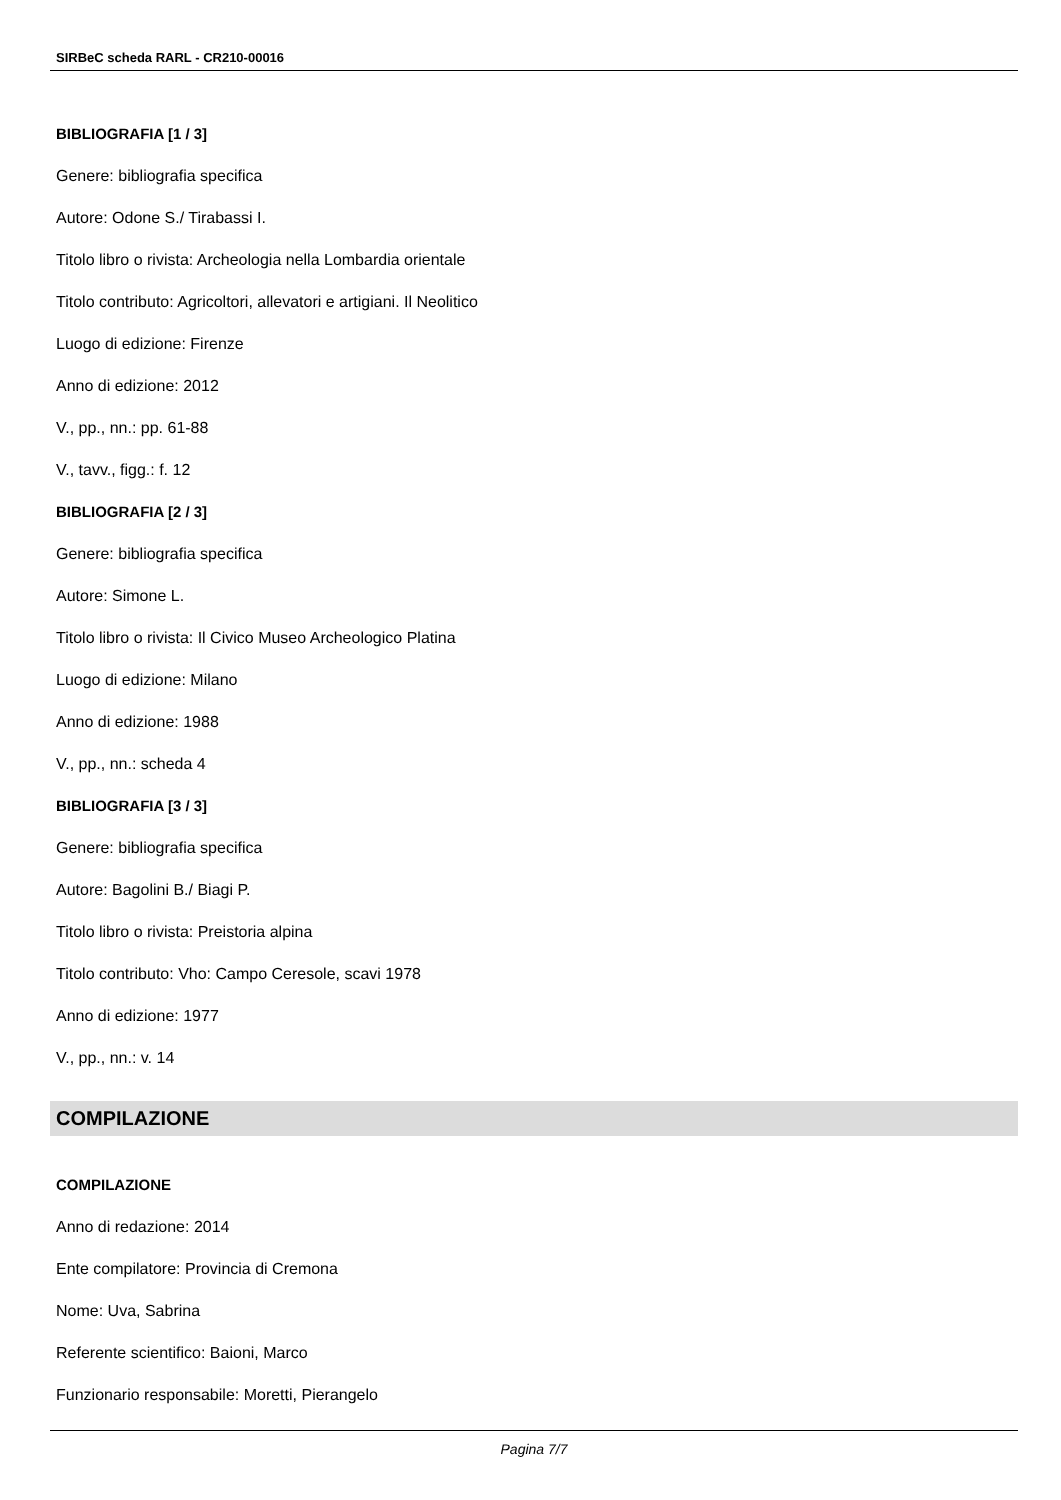SIRBeC scheda RARL - CR210-00016
BIBLIOGRAFIA [1 / 3]
Genere: bibliografia specifica
Autore: Odone S./ Tirabassi I.
Titolo libro o rivista: Archeologia nella Lombardia orientale
Titolo contributo: Agricoltori, allevatori e artigiani. Il Neolitico
Luogo di edizione: Firenze
Anno di edizione: 2012
V., pp., nn.: pp. 61-88
V., tavv., figg.: f. 12
BIBLIOGRAFIA [2 / 3]
Genere: bibliografia specifica
Autore: Simone L.
Titolo libro o rivista: Il Civico Museo Archeologico Platina
Luogo di edizione: Milano
Anno di edizione: 1988
V., pp., nn.: scheda 4
BIBLIOGRAFIA [3 / 3]
Genere: bibliografia specifica
Autore: Bagolini B./ Biagi P.
Titolo libro o rivista: Preistoria alpina
Titolo contributo: Vho: Campo Ceresole, scavi 1978
Anno di edizione: 1977
V., pp., nn.: v. 14
COMPILAZIONE
COMPILAZIONE
Anno di redazione: 2014
Ente compilatore: Provincia di Cremona
Nome: Uva, Sabrina
Referente scientifico: Baioni, Marco
Funzionario responsabile: Moretti, Pierangelo
Pagina 7/7